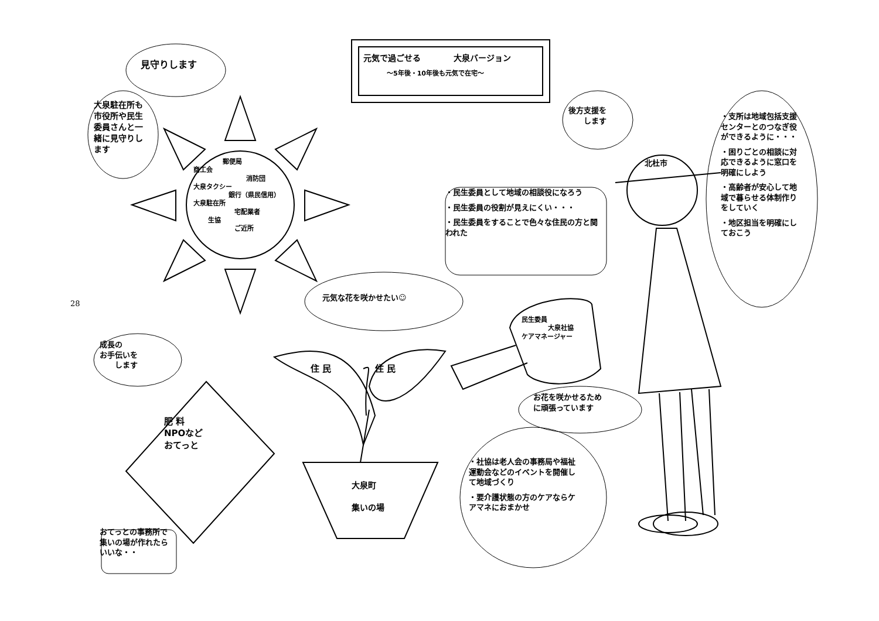元気で過ごせる　　　　大泉バージョン
～5年後・10年後も元気で在宅～
見守りします
大泉駐在所も市役所や民生委員さんと一緒に見守りします
郵便局
商工会
消防団
大泉タクシー
銀行（県民信用）
大泉駐在所
宅配業者
生協
ご近所
後方支援を
　　します
北杜市
・支所は地域包括支援センターとのつなぎ役ができるように・・・
・困りごとの相談に対応できるように窓口を明確にしよう
・高齢者が安心して地域で暮らせる体制作りをしていく
・地区担当を明確にしておこう
・民生委員として地域の相談役になろう
・民生委員の役割が見えにくい・・・
・民生委員をすることで色々な住民の方と関われた
元気な花を咲かせたい☺
民生委員
大泉社協
ケアマネージャー
成長の
お手伝いを
　　します
住 民　　　　　住 民
お花を咲かせるため
に頑張っています
肥 料
NPOなど
おてっと
28
・社協は老人会の事務局や福祉運動会などのイベントを開催して地域づくり
・要介護状態の方のケアならケアマネにおまかせ
大泉町
集いの場
おてっとの事務所で集いの場が作れたらいいな・・